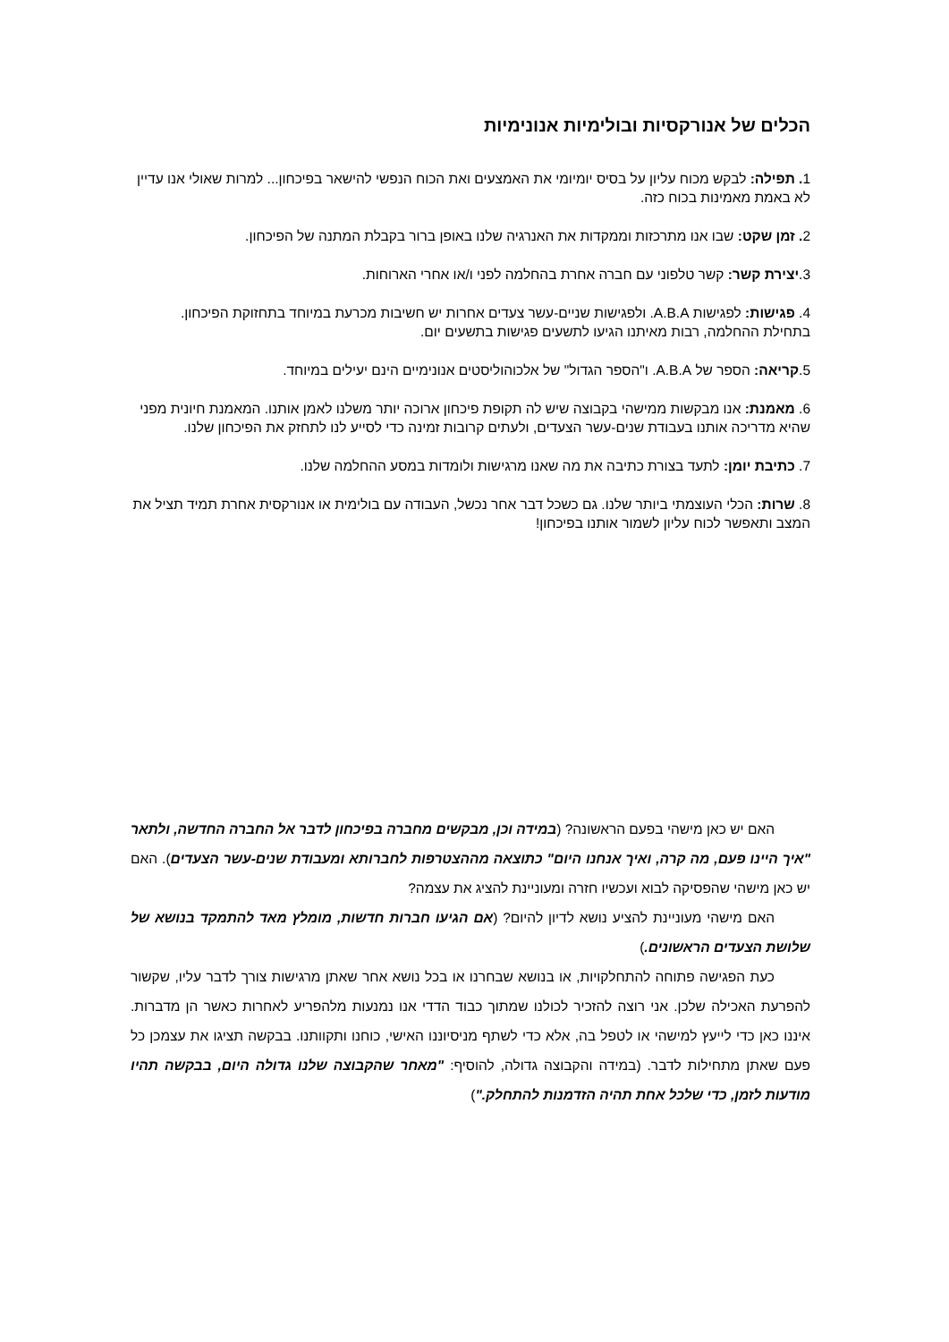הכלים של אנורקסיות ובולימיות אנונימיות
1. תפילה: לבקש מכוח עליון על בסיס יומיומי את האמצעים ואת הכוח הנפשי להישאר בפיכחון... למרות שאולי אנו עדיין לא באמת מאמינות בכוח כזה.
2. זמן שקט: שבו אנו מתרכזות וממקדות את האנרגיה שלנו באופן ברור בקבלת המתנה של הפיכחון.
3.יצירת קשר: קשר טלפוני עם חברה אחרת בהחלמה לפני ו/או אחרי הארוחות.
4. פגישות: לפגישות A.B.A. ולפגישות שניים-עשר צעדים אחרות יש חשיבות מכרעת במיוחד בתחזוקת הפיכחון. בתחילת ההחלמה, רבות מאיתנו הגיעו לתשעים פגישות בתשעים יום.
5.קריאה: הספר של A.B.A. ו"הספר הגדול" של אלכוהוליסטים אנונימיים הינם יעילים במיוחד.
6. מאמנת: אנו מבקשות ממישהי בקבוצה שיש לה תקופת פיכחון ארוכה יותר משלנו לאמן אותנו. המאמנת חיונית מפני שהיא מדריכה אותנו בעבודת שנים-עשר הצעדים, ולעתים קרובות זמינה כדי לסייע לנו לתחזק את הפיכחון שלנו.
7. כתיבת יומן: לתעד בצורת כתיבה את מה שאנו מרגישות ולומדות במסע ההחלמה שלנו.
8. שרות: הכלי העוצמתי ביותר שלנו. גם כשכל דבר אחר נכשל, העבודה עם בולימית או אנורקסית אחרת תמיד תציל את המצב ותאפשר לכוח עליון לשמור אותנו בפיכחון!
האם יש כאן מישהי בפעם הראשונה? (במידה וכן, מבקשים מחברה בפיכחון לדבר אל החברה החדשה, ולתאר "איך היינו פעם, מה קרה, ואיך אנחנו היום" כתוצאה מההצטרפות לחברותא ומעבודת שנים-עשר הצעדים). האם יש כאן מישהי שהפסיקה לבוא ועכשיו חזרה ומעוניינת להציג את עצמה?
האם מישהי מעוניינת להציע נושא לדיון להיום? (אם הגיעו חברות חדשות, מומלץ מאד להתמקד בנושא של שלושת הצעדים הראשונים.)
כעת הפגישה פתוחה להתחלקויות, או בנושא שבחרנו או בכל נושא אחר שאתן מרגישות צורך לדבר עליו, שקשור להפרעת האכילה שלכן. אני רוצה להזכיר לכולנו שמתוך כבוד הדדי אנו נמנעות מלהפריע לאחרות כאשר הן מדברות. איננו כאן כדי לייעץ למישהי או לטפל בה, אלא כדי לשתף מניסיוננו האישי, כוחנו ותקוותנו. בבקשה תציגו את עצמכן כל פעם שאתן מתחילות לדבר. (במידה והקבוצה גדולה, להוסיף: "מאחר שהקבוצה שלנו גדולה היום, בבקשה תהיו מודעות לזמן, כדי שלכל אחת תהיה הזדמנות להתחלק.")